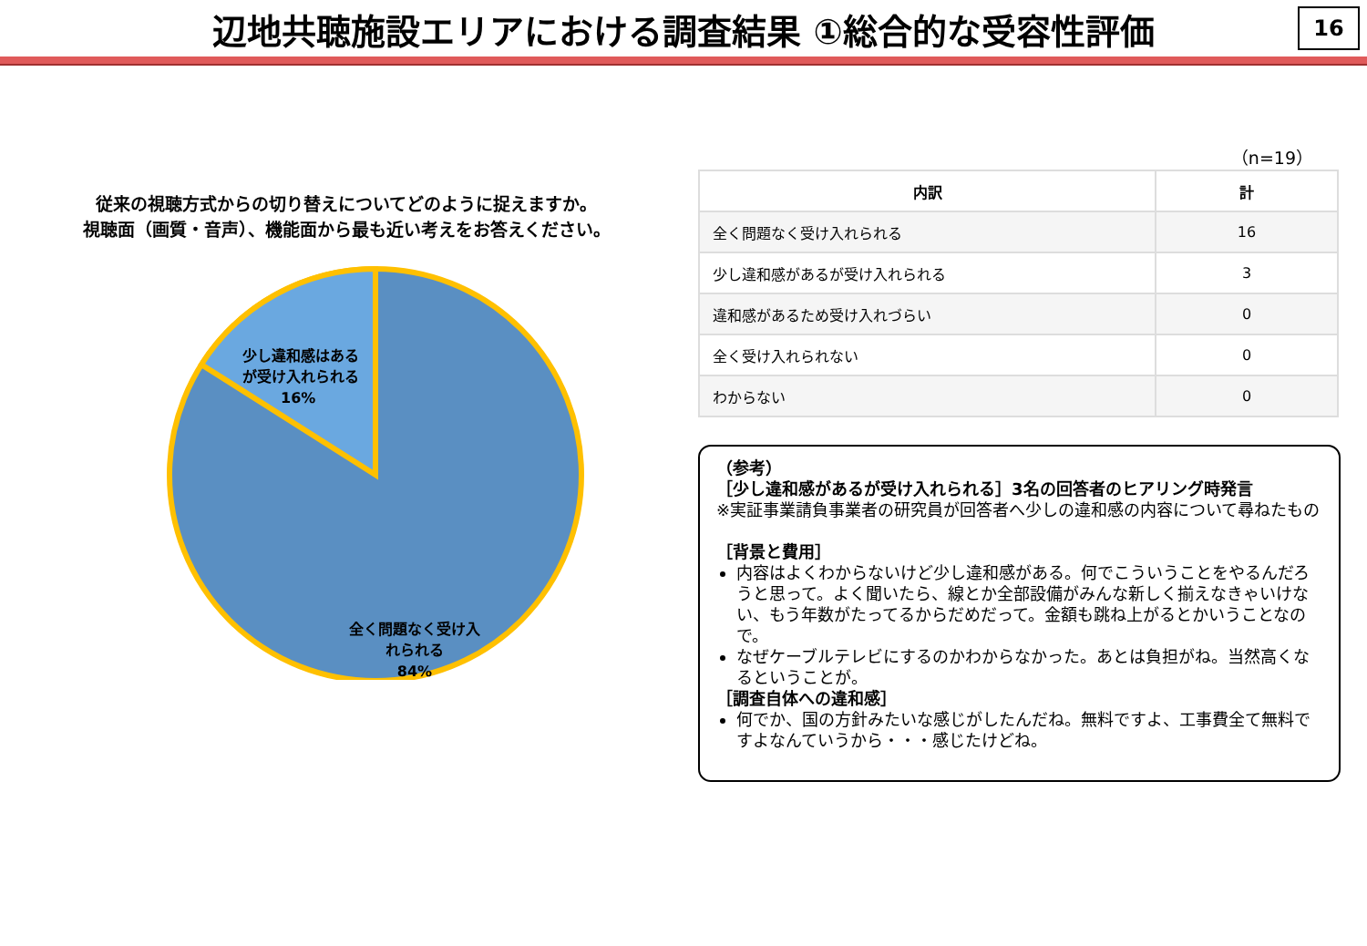辺地共聴施設エリアにおける調査結果 ①総合的な受容性評価
16
従来の視聴方式からの切り替えについてどのように捉えますか。
視聴面（画質・音声）、機能面から最も近い考えをお答えください。
少し違和感はある が受け入れられる 16% 全く問題なく受け入 れられる 84%
（n=19）
| 内訳 | 計 |
| --- | --- |
| 全く問題なく受け入れられる | 16 |
| 少し違和感があるが受け入れられる | 3 |
| 違和感があるため受け入れづらい | 0 |
| 全く受け入れられない | 0 |
| わからない | 0 |
（参考）
［少し違和感があるが受け入れられる］3名の回答者のヒアリング時発言
※実証事業請負事業者の研究員が回答者へ少しの違和感の内容について尋ねたもの
［背景と費用］
内容はよくわからないけど少し違和感がある。何でこういうことをやるんだろうと思って。よく聞いたら、線とか全部設備がみんな新しく揃えなきゃいけない、もう年数がたってるからだめだって。金額も跳ね上がるとかいうことなので。
なぜケーブルテレビにするのかわからなかった。あとは負担がね。当然高くなるということが。
［調査自体への違和感］
何でか、国の方針みたいな感じがしたんだね。無料ですよ、工事費全て無料ですよなんていうから・・・感じたけどね。